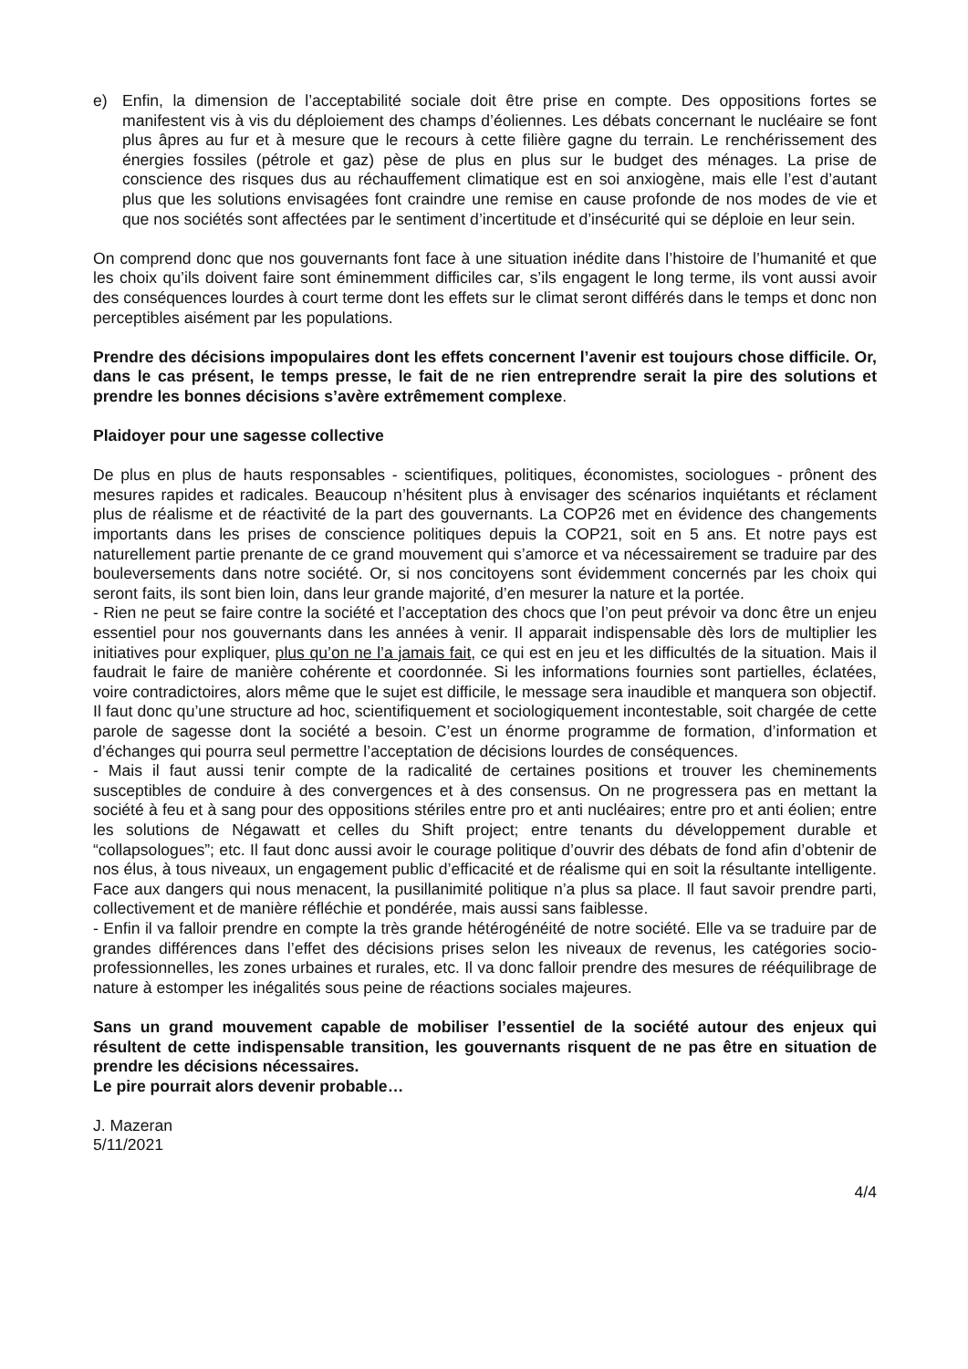e) Enfin, la dimension de l’acceptabilité sociale doit être prise en compte. Des oppositions fortes se manifestent vis à vis du déploiement des champs d’éoliennes. Les débats concernant le nucléaire se font plus âpres au fur et à mesure que le recours à cette filière gagne du terrain. Le renchérissement des énergies fossiles (pétrole et gaz) pèse de plus en plus sur le budget des ménages. La prise de conscience des risques dus au réchauffement climatique est en soi anxiogène, mais elle l’est d’autant plus que les solutions envisagées font craindre une remise en cause profonde de nos modes de vie et que nos sociétés sont affectées par le sentiment d’incertitude et d’insécurité qui se déploie en leur sein.
On comprend donc que nos gouvernants font face à une situation inédite dans l’histoire de l’humanité et que les choix qu’ils doivent faire sont éminemment difficiles car, s’ils engagent le long terme, ils vont aussi avoir des conséquences lourdes à court terme dont les effets sur le climat seront différés dans le temps et donc non perceptibles aisément par les populations.
Prendre des décisions impopulaires dont les effets concernent l’avenir est toujours chose difficile. Or, dans le cas présent, le temps presse, le fait de ne rien entreprendre serait la pire des solutions et prendre les bonnes décisions s’avère extrêmement complexe.
Plaidoyer pour une sagesse collective
De plus en plus de hauts responsables - scientifiques, politiques, économistes, sociologues - prônent des mesures rapides et radicales. Beaucoup n’hésitent plus à envisager des scénarios inquiétants et réclament plus de réalisme et de réactivité de la part des gouvernants. La COP26 met en évidence des changements importants dans les prises de conscience politiques depuis la COP21, soit en 5 ans. Et notre pays est naturellement partie prenante de ce grand mouvement qui s’amorce et va nécessairement se traduire par des bouleversements dans notre société. Or, si nos concitoyens sont évidemment concernés par les choix qui seront faits, ils sont bien loin, dans leur grande majorité, d’en mesurer la nature et la portée.
- Rien ne peut se faire contre la société et l’acceptation des chocs que l’on peut prévoir va donc être un enjeu essentiel pour nos gouvernants dans les années à venir. Il apparait indispensable dès lors de multiplier les initiatives pour expliquer, plus qu’on ne l’a jamais fait, ce qui est en jeu et les difficultés de la situation. Mais il faudrait le faire de manière cohérente et coordonnée. Si les informations fournies sont partielles, éclatées, voire contradictoires, alors même que le sujet est difficile, le message sera inaudible et manquera son objectif. Il faut donc qu’une structure ad hoc, scientifiquement et sociologiquement incontestable, soit chargée de cette parole de sagesse dont la société a besoin. C’est un énorme programme de formation, d’information et d’échanges qui pourra seul permettre l’acceptation de décisions lourdes de conséquences.
- Mais il faut aussi tenir compte de la radicalité de certaines positions et trouver les cheminements susceptibles de conduire à des convergences et à des consensus. On ne progressera pas en mettant la société à feu et à sang pour des oppositions stériles entre pro et anti nucléaires; entre pro et anti éolien; entre les solutions de Négawatt et celles du Shift project; entre tenants du développement durable et “collapsologues”; etc. Il faut donc aussi avoir le courage politique d’ouvrir des débats de fond afin d’obtenir de nos élus, à tous niveaux, un engagement public d’efficacité et de réalisme qui en soit la résultante intelligente. Face aux dangers qui nous menacent, la pusillanimité politique n’a plus sa place. Il faut savoir prendre parti, collectivement et de manière réfléchie et pondérée, mais aussi sans faiblesse.
- Enfin il va falloir prendre en compte la très grande hétérogénéité de notre société. Elle va se traduire par de grandes différences dans l’effet des décisions prises selon les niveaux de revenus, les catégories socio-professionnelles, les zones urbaines et rurales, etc. Il va donc falloir prendre des mesures de rééquilibrage de nature à estomper les inégalités sous peine de réactions sociales majeures.
Sans un grand mouvement capable de mobiliser l’essentiel de la société autour des enjeux qui résultent de cette indispensable transition, les gouvernants risquent de ne pas être en situation de prendre les décisions nécessaires.
Le pire pourrait alors devenir probable…
J. Mazeran
5/11/2021
4/4